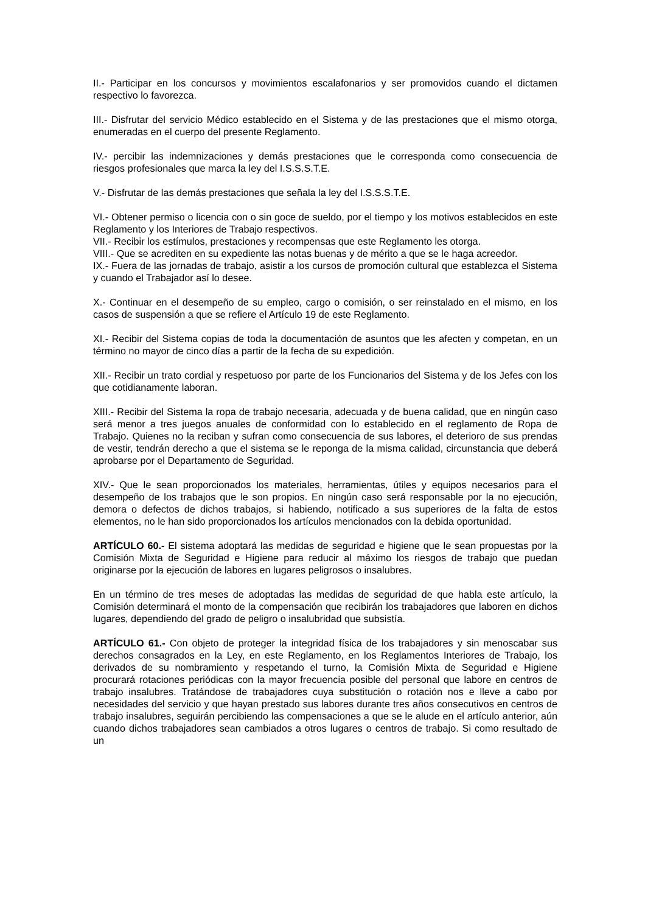II.- Participar en los concursos y movimientos escalafonarios y ser promovidos cuando el dictamen respectivo lo favorezca.
III.- Disfrutar del servicio Médico establecido en el Sistema y de las prestaciones que el mismo otorga, enumeradas en el cuerpo del presente Reglamento.
IV.- percibir las indemnizaciones y demás prestaciones que le corresponda como consecuencia de riesgos profesionales que marca la ley del I.S.S.S.T.E.
V.- Disfrutar de las demás prestaciones que señala la ley del I.S.S.S.T.E.
VI.- Obtener permiso o licencia con o sin goce de sueldo, por el tiempo y los motivos establecidos en este Reglamento y los Interiores de Trabajo respectivos.
VII.- Recibir los estímulos, prestaciones y recompensas que este Reglamento les otorga.
VIII.- Que se acrediten en su expediente las notas buenas y de mérito a que se le haga acreedor.
IX.- Fuera de las jornadas de trabajo, asistir a los cursos de promoción cultural que establezca el Sistema y cuando el Trabajador así lo desee.
X.- Continuar en el desempeño de su empleo, cargo o comisión, o ser reinstalado en el mismo, en los casos de suspensión a que se refiere el Artículo 19 de este Reglamento.
XI.- Recibir del Sistema copias de toda la documentación de asuntos que les afecten y competan, en un término no mayor de cinco días a partir de la fecha de su expedición.
XII.- Recibir un trato cordial y respetuoso por parte de los Funcionarios del Sistema y de los Jefes con los que cotidianamente laboran.
XIII.- Recibir del Sistema la ropa de trabajo necesaria, adecuada y de buena calidad, que en ningún caso será menor a tres juegos anuales de conformidad con lo establecido en el reglamento de Ropa de Trabajo. Quienes no la reciban y sufran como consecuencia de sus labores, el deterioro de sus prendas de vestir, tendrán derecho a que el sistema se le reponga de la misma calidad, circunstancia que deberá aprobarse por el Departamento de Seguridad.
XIV.- Que le sean proporcionados los materiales, herramientas, útiles y equipos necesarios para el desempeño de los trabajos que le son propios. En ningún caso será responsable por la no ejecución, demora o defectos de dichos trabajos, si habiendo, notificado a sus superiores de la falta de estos elementos, no le han sido proporcionados los artículos mencionados con la debida oportunidad.
ARTÍCULO 60.- El sistema adoptará las medidas de seguridad e higiene que le sean propuestas por la Comisión Mixta de Seguridad e Higiene para reducir al máximo los riesgos de trabajo que puedan originarse por la ejecución de labores en lugares peligrosos o insalubres.
En un término de tres meses de adoptadas las medidas de seguridad de que habla este artículo, la Comisión determinará el monto de la compensación que recibirán los trabajadores que laboren en dichos lugares, dependiendo del grado de peligro o insalubridad que subsistía.
ARTÍCULO 61.- Con objeto de proteger la integridad física de los trabajadores y sin menoscabar sus derechos consagrados en la Ley, en este Reglamento, en los Reglamentos Interiores de Trabajo, los derivados de su nombramiento y respetando el turno, la Comisión Mixta de Seguridad e Higiene procurará rotaciones periódicas con la mayor frecuencia posible del personal que labore en centros de trabajo insalubres. Tratándose de trabajadores cuya substitución o rotación nos e lleve a cabo por necesidades del servicio y que hayan prestado sus labores durante tres años consecutivos en centros de trabajo insalubres, seguirán percibiendo las compensaciones a que se le alude en el artículo anterior, aún cuando dichos trabajadores sean cambiados a otros lugares o centros de trabajo. Si como resultado de un